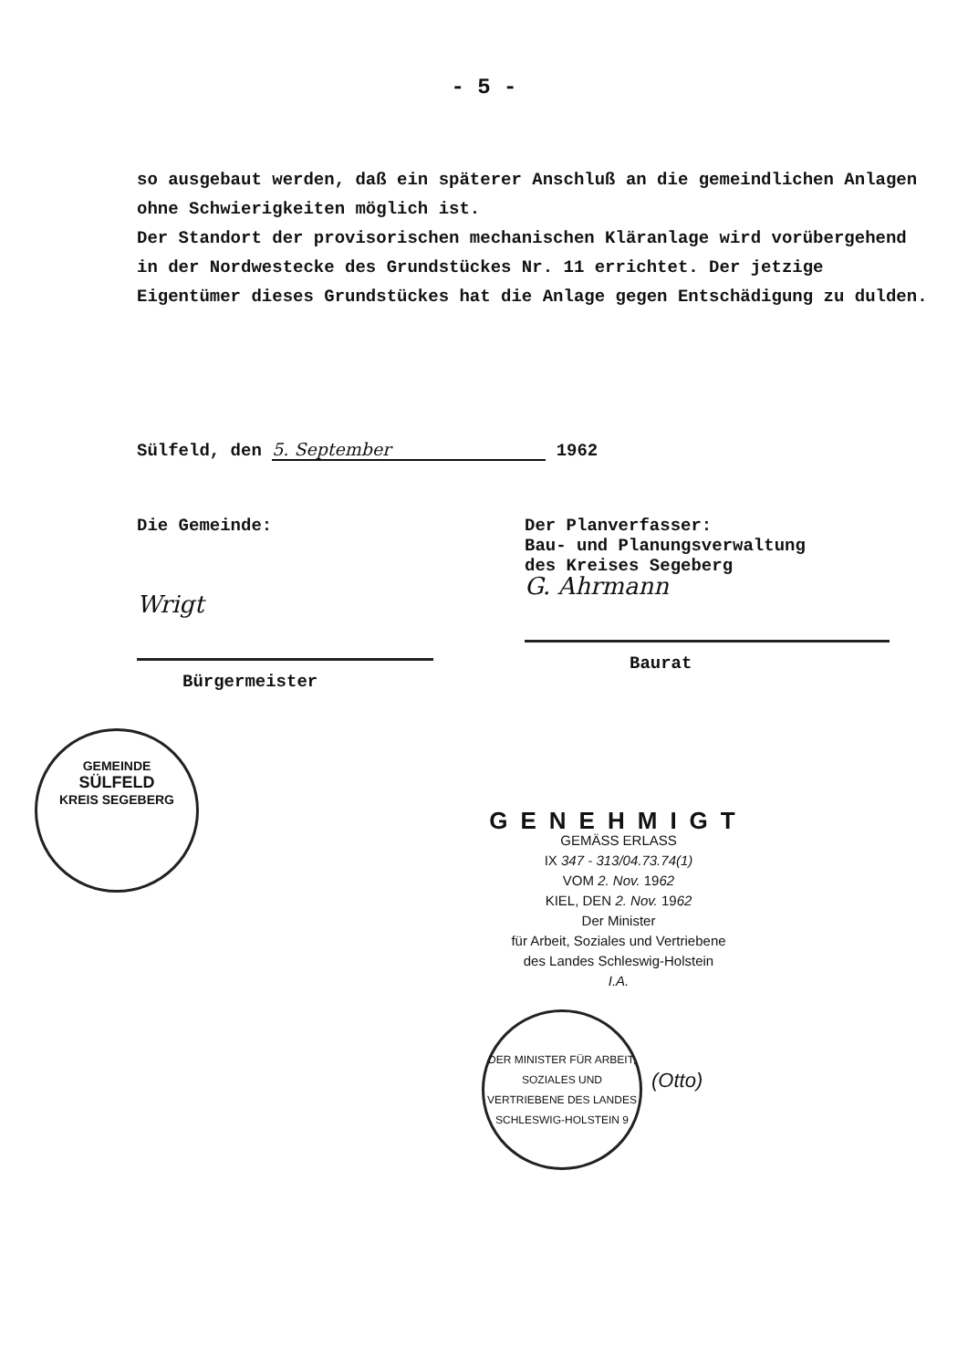- 5 -
so ausgebaut werden, daß ein späterer Anschluß an die gemeindlichen Anlagen ohne Schwierigkeiten möglich ist.
Der Standort der provisorischen mechanischen Kläranlage wird vorübergehend in der Nordwestecke des Grundstückes Nr. 11 errichtet. Der jetzige Eigentümer dieses Grundstückes hat die Anlage gegen Entschädigung zu dulden.
Sülfeld, den 5. September 1962
Die Gemeinde:
Wrigt
Bürgermeister
Der Planverfasser:
Bau- und Planungsverwaltung
des Kreises Segeberg
G. Ahrmann
Baurat
GEMEINDE
SÜLFELD
KREIS SEGEBERG
GENEHMIGT
GEMÄSS ERLASS
IX 347 - 313/04.73.74(1)
VOM 2. Nov. 1962
KIEL, DEN 2. Nov. 1962
Der Minister
für Arbeit, Soziales und Vertriebene
des Landes Schleswig-Holstein
I.A.
DER MINISTER FÜR ARBEIT, SOZIALES UND VERTRIEBENE DES LANDES SCHLESWIG-HOLSTEIN 9
(Otto)